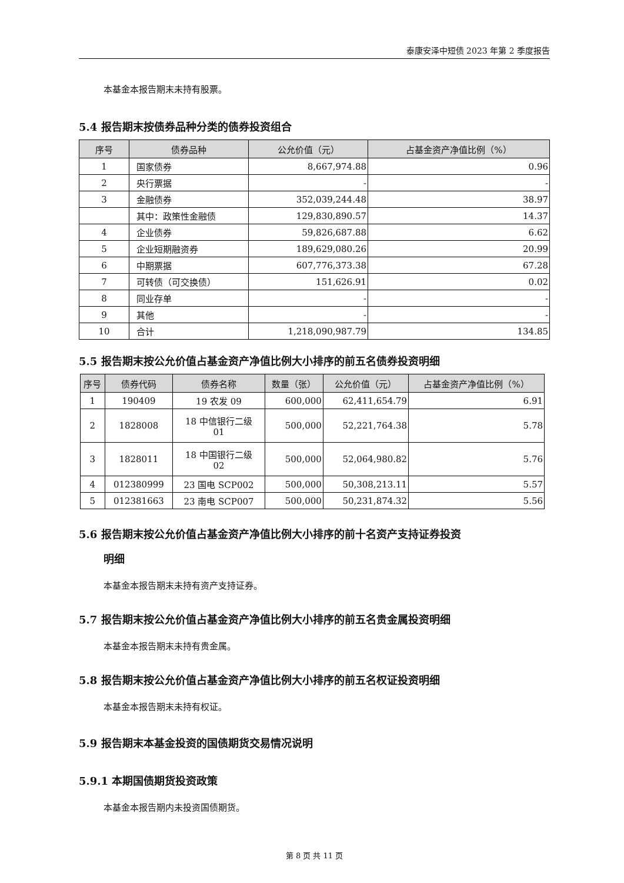泰康安泽中短债 2023 年第 2 季度报告
本基金本报告期末未持有股票。
5.4 报告期末按债券品种分类的债券投资组合
| 序号 | 债券品种 | 公允价值（元） | 占基金资产净值比例（%） |
| --- | --- | --- | --- |
| 1 | 国家债券 | 8,667,974.88 | 0.96 |
| 2 | 央行票据 | - | - |
| 3 | 金融债券 | 352,039,244.48 | 38.97 |
| | 其中：政策性金融债 | 129,830,890.57 | 14.37 |
| 4 | 企业债券 | 59,826,687.88 | 6.62 |
| 5 | 企业短期融资券 | 189,629,080.26 | 20.99 |
| 6 | 中期票据 | 607,776,373.38 | 67.28 |
| 7 | 可转债（可交换债） | 151,626.91 | 0.02 |
| 8 | 同业存单 | - | - |
| 9 | 其他 | - | - |
| 10 | 合计 | 1,218,090,987.79 | 134.85 |
5.5 报告期末按公允价值占基金资产净值比例大小排序的前五名债券投资明细
| 序号 | 债券代码 | 债券名称 | 数量（张） | 公允价值（元） | 占基金资产净值比例（%） |
| --- | --- | --- | --- | --- | --- |
| 1 | 190409 | 19 农发 09 | 600,000 | 62,411,654.79 | 6.91 |
| 2 | 1828008 | 18 中信银行二级 01 | 500,000 | 52,221,764.38 | 5.78 |
| 3 | 1828011 | 18 中国银行二级 02 | 500,000 | 52,064,980.82 | 5.76 |
| 4 | 012380999 | 23 国电 SCP002 | 500,000 | 50,308,213.11 | 5.57 |
| 5 | 012381663 | 23 南电 SCP007 | 500,000 | 50,231,874.32 | 5.56 |
5.6 报告期末按公允价值占基金资产净值比例大小排序的前十名资产支持证券投资
明细
本基金本报告期末未持有资产支持证券。
5.7 报告期末按公允价值占基金资产净值比例大小排序的前五名贵金属投资明细
本基金本报告期末未持有贵金属。
5.8 报告期末按公允价值占基金资产净值比例大小排序的前五名权证投资明细
本基金本报告期末未持有权证。
5.9 报告期末本基金投资的国债期货交易情况说明
5.9.1 本期国债期货投资政策
本基金本报告期内未投资国债期货。
第 8 页 共 11 页